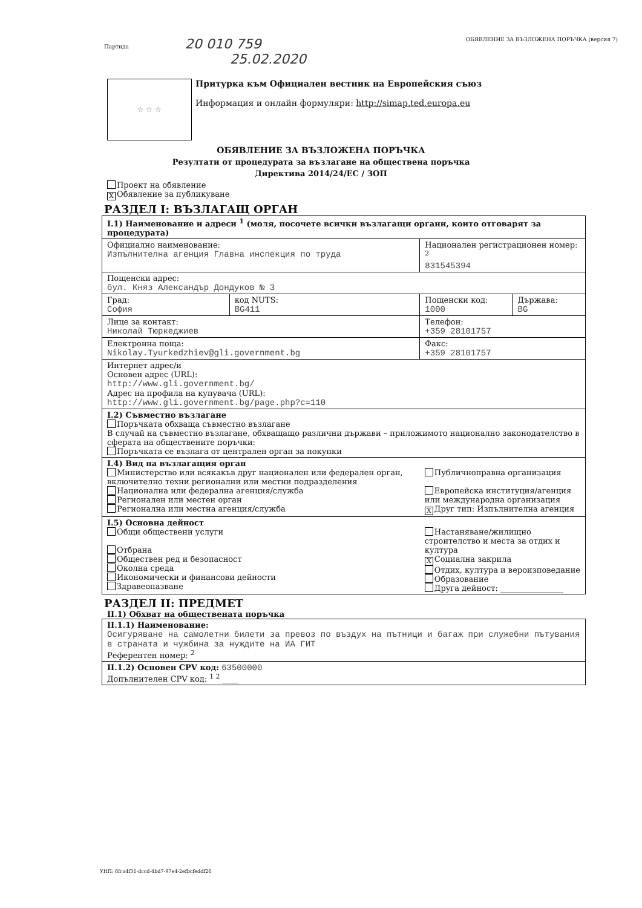Партида 20 010 759 ОБЯВЛЕНИЕ ЗА ВЪЗЛОЖЕНА ПОРЪЧКА (версия 7)
25.02.2020
☆ ☆ ☆
Притурка към Официален вестник на Европейския съюз
Информация и онлайн формуляри: http://simap.ted.europa.eu
ОБЯВЛЕНИЕ ЗА ВЪЗЛОЖЕНА ПОРЪЧКА
Резултати от процедурата за възлагане на обществена поръчка
Директива 2014/24/ЕС / ЗОП
Проект на обявление
X Обявление за публикуване
РАЗДЕЛ I: ВЪЗЛАГАЩ ОРГАН
| I.1) Наименование и адреси <sup>1</sup> (моля, посочете всички възлагащи органи, които отговарят за процедурата) | | | |
| Официално наименование: Изпълнителна агенция Главна инспекция по труда | | Национален регистрационен номер: <sup>2</sup> 831545394 | |
| Пощенски адрес: бул. Княз Александър Дондуков № 3 | | | |
| Град: София | код NUTS: BG411 | Пощенски код: 1000 | Държава: BG |
| Лице за контакт: Николай Тюркеджиев | | Телефон: +359 28101757 | |
| Електронна поща: Nikolay.Tyurkedzhiev@gli.government.bg | | Факс: +359 28101757 | |
| Интернет адрес/и Основен адрес (URL): http://www.gli.government.bg/ Адрес на профила на купувача (URL): http://www.gli.government.bg/page.php?c=110 | | | |
| I.2) Съвместно възлагане Поръчката обхваща съвместно възлагане В случай на съвместно възлагане, обхващащо различни държави – приложимото национално законодателство в сферата на обществените поръчки: Поръчката се възлага от централен орган за покупки | | | |
| I.4) Вид на възлагащия орган Министерство или всякакъв друг национален или федерален орган, включително техни регионални или местни подразделения Национална или федерална агенция/служба Регионален или местен орган Регионална или местна агенция/служба | | Публичноправна организация Европейска институция/агенция или международна организация X Друг тип: Изпълнителна агенция | |
| I.5) Основна дейност Общи обществени услуги Отбрана Обществен ред и безопасност Околна среда Икономически и финансови дейности Здравеопазване | | Настаняване/жилищно строителство и места за отдих и култура X Социална закрила Отдих, култура и вероизповедание Образование Друга дейност: ________________ | |
РАЗДЕЛ II: ПРЕДМЕТ
II.1) Обхват на обществената поръчка
| II.1.1) Наименование: Осигуряване на самолетни билети за превоз по въздух на пътници и багаж при служебни пътувания в страната и чужбина за нуждите на ИА ГИТ Референтен номер: <sup>2</sup> |
| II.1.2) Основен CPV код: 63500000 Допълнителен CPV код: <sup>1 2</sup> ____ |
УНП: 6fca4f31-dccd-4bd7-97e4-2efbcfeddf26